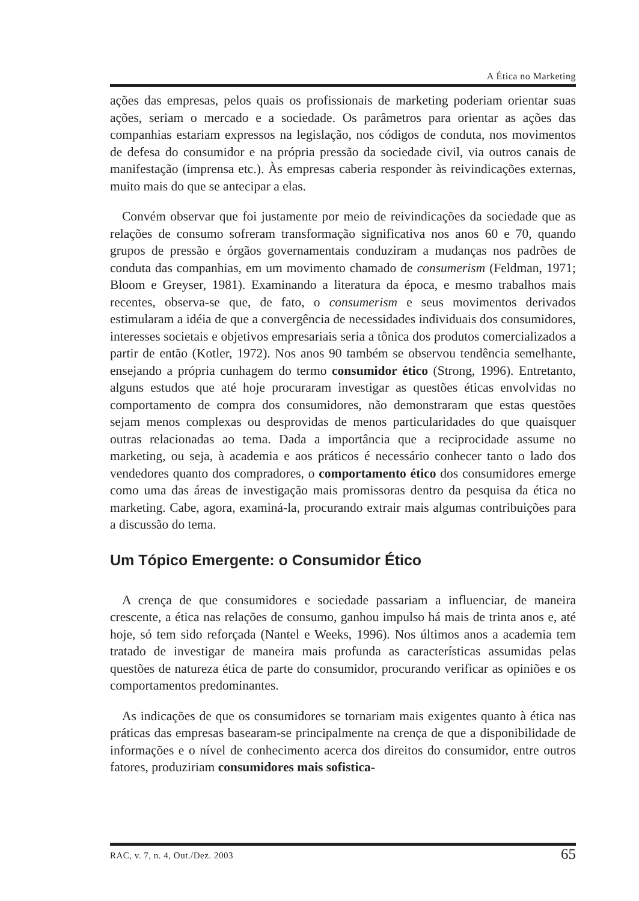A Ética no Marketing
ações das empresas, pelos quais os profissionais de marketing poderiam orientar suas ações, seriam o mercado e a sociedade. Os parâmetros para orientar as ações das companhias estariam expressos na legislação, nos códigos de conduta, nos movimentos de defesa do consumidor e na própria pressão da sociedade civil, via outros canais de manifestação (imprensa etc.). Às empresas caberia responder às reivindicações externas, muito mais do que se antecipar a elas.
Convém observar que foi justamente por meio de reivindicações da sociedade que as relações de consumo sofreram transformação significativa nos anos 60 e 70, quando grupos de pressão e órgãos governamentais conduziram a mudanças nos padrões de conduta das companhias, em um movimento chamado de consumerism (Feldman, 1971; Bloom e Greyser, 1981). Examinando a literatura da época, e mesmo trabalhos mais recentes, observa-se que, de fato, o consumerism e seus movimentos derivados estimularam a idéia de que a convergência de necessidades individuais dos consumidores, interesses societais e objetivos empresariais seria a tônica dos produtos comercializados a partir de então (Kotler, 1972). Nos anos 90 também se observou tendência semelhante, ensejando a própria cunhagem do termo consumidor ético (Strong, 1996). Entretanto, alguns estudos que até hoje procuraram investigar as questões éticas envolvidas no comportamento de compra dos consumidores, não demonstraram que estas questões sejam menos complexas ou desprovidas de menos particularidades do que quaisquer outras relacionadas ao tema. Dada a importância que a reciprocidade assume no marketing, ou seja, à academia e aos práticos é necessário conhecer tanto o lado dos vendedores quanto dos compradores, o comportamento ético dos consumidores emerge como uma das áreas de investigação mais promissoras dentro da pesquisa da ética no marketing. Cabe, agora, examiná-la, procurando extrair mais algumas contribuições para a discussão do tema.
Um Tópico Emergente: o Consumidor Ético
A crença de que consumidores e sociedade passariam a influenciar, de maneira crescente, a ética nas relações de consumo, ganhou impulso há mais de trinta anos e, até hoje, só tem sido reforçada (Nantel e Weeks, 1996). Nos últimos anos a academia tem tratado de investigar de maneira mais profunda as características assumidas pelas questões de natureza ética de parte do consumidor, procurando verificar as opiniões e os comportamentos predominantes.
As indicações de que os consumidores se tornariam mais exigentes quanto à ética nas práticas das empresas basearam-se principalmente na crença de que a disponibilidade de informações e o nível de conhecimento acerca dos direitos do consumidor, entre outros fatores, produziriam consumidores mais sofistica-
RAC, v. 7, n. 4, Out./Dez. 2003 65